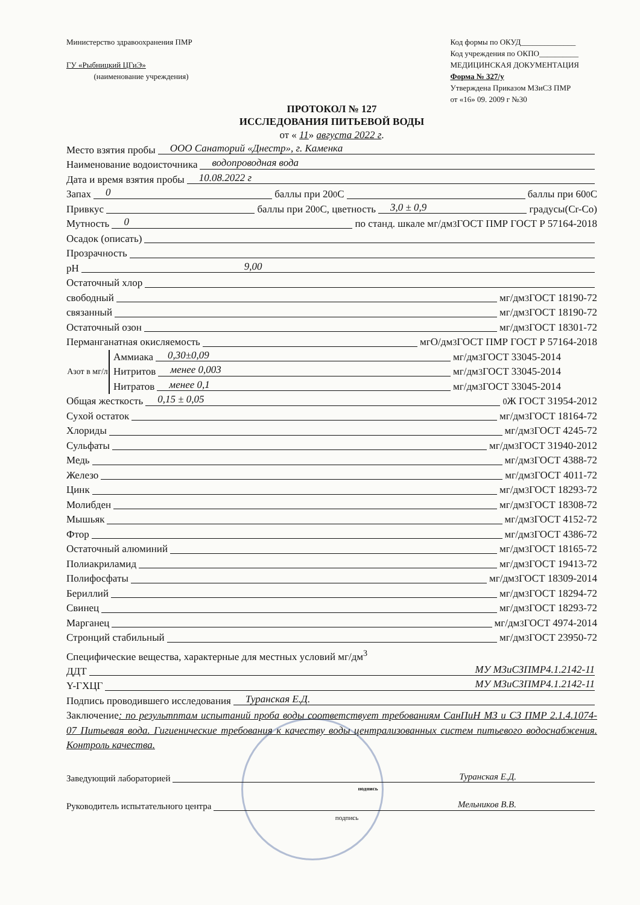Министерство здравоохранения ПМР
ГУ «Рыбницкий ЦГиЭ»
(наименование учреждения)
Код формы по ОКУД______________
Код учреждения по ОКПО__________
МЕДИЦИНСКАЯ ДОКУМЕНТАЦИЯ
Форма № 327/у
Утверждена Приказом МЗиСЗ ПМР
от «16» 09. 2009 г №30
ПРОТОКОЛ № 127
ИССЛЕДОВАНИЯ ПИТЬЕВОЙ ВОДЫ
от « 11» августа 2022 г.
Место взятия пробы ООО Санаторий «Днестр», г. Каменка
Наименование водоисточника водопроводная вода
Дата и время взятия пробы 10.08.2022 г
Запах 0 баллы при 20 <sup>0</sup>С баллы при 60 <sup>0</sup>С
Привкус баллы при 20 <sup>0</sup>С, цветность 3,0 ± 0,9 градусы(Cr-Co)
Мутность 0 по станд. шкале мг/дм<sup>3</sup> ГОСТ ПМР ГОСТ Р 57164-2018
Осадок (описать)
Прозрачность
pH 9,00
Остаточный хлор
свободный мг/дм<sup>3</sup> ГОСТ 18190-72
связанный мг/дм<sup>3</sup> ГОСТ 18190-72
Остаточный озон мг/дм<sup>3</sup> ГОСТ 18301-72
Перманганатная окисляемость мгО/дм<sup>3</sup> ГОСТ ПМР ГОСТ Р 57164-2018
Азот в мг/л
Аммиака 0,30±0,09 мг/дм<sup>3</sup> ГОСТ 33045-2014
Нитритов менее 0,003 мг/дм<sup>3</sup> ГОСТ 33045-2014
Нитратов менее 0,1 мг/дм<sup>3</sup> ГОСТ 33045-2014
Общая жесткость 0,15 ± 0,05<sup>0</sup>Ж ГОСТ 31954-2012
Сухой остаток мг/дм<sup>3</sup> ГОСТ 18164-72
Хлориды мг/дм<sup>3</sup> ГОСТ 4245-72
Сульфаты мг/дм<sup>3</sup> ГОСТ 31940-2012
Медь мг/дм<sup>3</sup> ГОСТ 4388-72
Железо мг/дм<sup>3</sup> ГОСТ 4011-72
Цинк мг/дм<sup>3</sup> ГОСТ 18293-72
Молибден мг/дм<sup>3</sup> ГОСТ 18308-72
Мышьяк мг/дм<sup>3</sup> ГОСТ 4152-72
Фтор мг/дм<sup>3</sup> ГОСТ 4386-72
Остаточный алюминий мг/дм<sup>3</sup> ГОСТ 18165-72
Полиакриламид мг/дм<sup>3</sup> ГОСТ 19413-72
Полифосфаты мг/дм<sup>3</sup> ГОСТ 18309-2014
Бериллий мг/дм<sup>3</sup> ГОСТ 18294-72
Свинец мг/дм<sup>3</sup> ГОСТ 18293-72
Марганец мг/дм<sup>3</sup> ГОСТ 4974-2014
Стронций стабильный мг/дм<sup>3</sup> ГОСТ 23950-72
Специфические вещества, характерные для местных условий мг/дм<sup>3</sup>
ДДТ МУ МЗиСЗПМР4.1.2142-11
Y-ГХЦГ МУ МЗиСЗПМР4.1.2142-11
Подпись проводившего исследования Туранская Е.Д.
Заключение: по результптам испытаний проба воды соответствует требованиям СанПиН МЗ и СЗ ПМР 2.1.4.1074-07 Питьевая вода. Гигиенические требования к качеству воды централизованных систем питьевого водоснабжения. Контроль качества.
Заведующий лабораторией Туранская Е.Д.
подпись
Руководитель испытательного центра Мельников В.В.
подпись